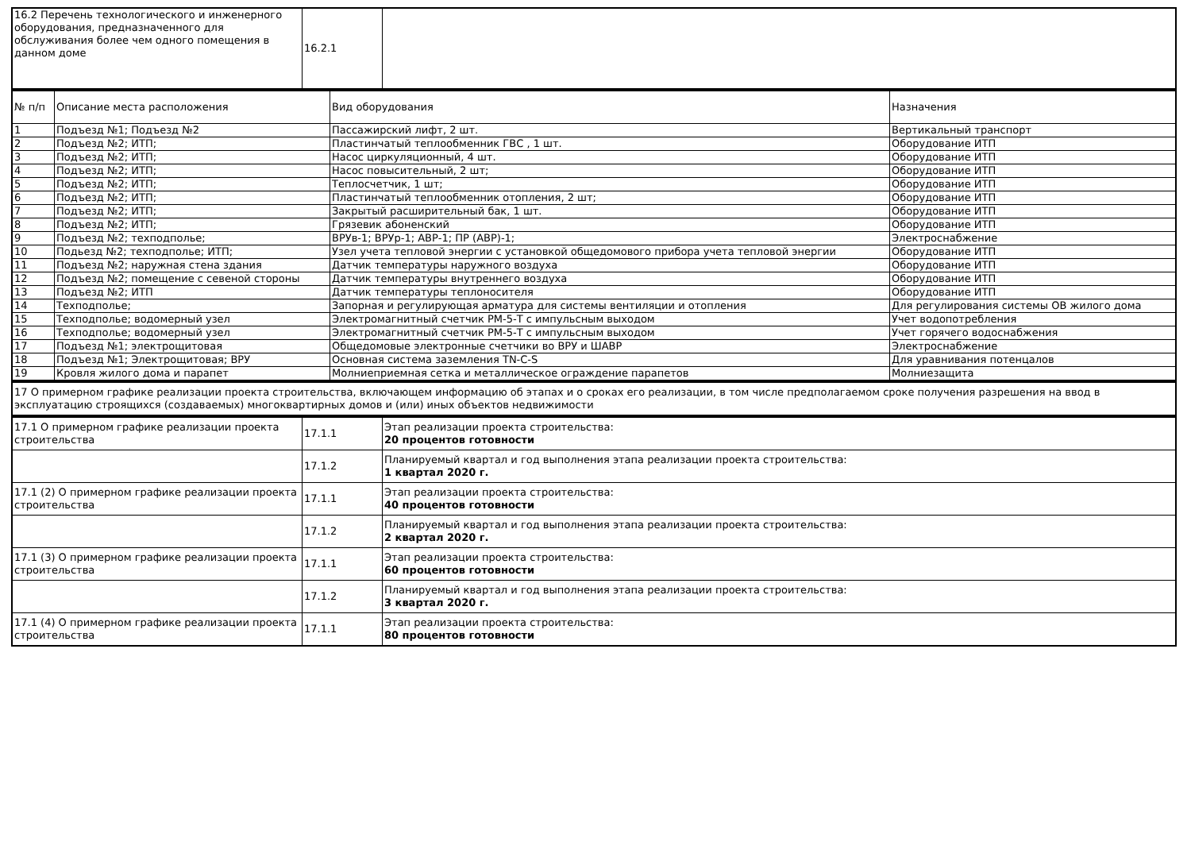| 16.2 Перечень технологического и инженерного оборудования, предназначенного для обслуживания более чем одного помещения в данном доме | 16.2.1 | |
| № п/п | Описание места расположения | Вид оборудования | Назначения |
| --- | --- | --- | --- |
| 1 | Подъезд №1; Подъезд №2 | Пассажирский лифт, 2 шт. | Вертикальный транспорт |
| 2 | Подъезд №2; ИТП; | Пластинчатый теплообменник ГВС , 1 шт. | Оборудование ИТП |
| 3 | Подъезд №2; ИТП; | Насос циркуляционный, 4 шт. | Оборудование ИТП |
| 4 | Подъезд №2; ИТП; | Насос повысительный, 2 шт; | Оборудование ИТП |
| 5 | Подъезд №2; ИТП; | Теплосчетчик, 1 шт; | Оборудование ИТП |
| 6 | Подъезд №2; ИТП; | Пластинчатый теплообменник отопления, 2 шт; | Оборудование ИТП |
| 7 | Подъезд №2; ИТП; | Закрытый расширительный бак, 1 шт. | Оборудование ИТП |
| 8 | Подъезд №2; ИТП; | Грязевик абоненский | Оборудование ИТП |
| 9 | Подъезд №2; техподполье; | ВРУв-1; ВРУр-1; АВР-1; ПР (АВР)-1; | Электроснабжение |
| 10 | Подьезд №2; техподполье; ИТП; | Узел учета тепловой энергии с установкой общедомового прибора учета тепловой энергии | Оборудование ИТП |
| 11 | Подъезд №2; наружная стена здания | Датчик температуры наружного воздуха | Оборудование ИТП |
| 12 | Подъезд №2; помещение с севеной стороны | Датчик температуры внутреннего воздуха | Оборудование ИТП |
| 13 | Подъезд №2; ИТП | Датчик температуры теплоносителя | Оборудование ИТП |
| 14 | Техподполье; | Запорная и регулирующая арматура для системы вентиляции и отопления | Для регулирования системы ОВ жилого дома |
| 15 | Техподполье; водомерный узел | Электромагнитный счетчик РМ-5-Т с импульсным выходом | Учет водопотребления |
| 16 | Техподполье; водомерный узел | Электромагнитный счетчик РМ-5-Т с импульсным выходом | Учет горячего водоснабжения |
| 17 | Подъезд №1; электрощитовая | Общедомовые электронные счетчики во ВРУ и ШАВР | Электроснабжение |
| 18 | Подъезд №1; Электрощитовая; ВРУ | Основная система заземления TN-C-S | Для уравнивания потенцалов |
| 19 | Кровля жилого дома и парапет | Молниеприемная сетка и металлическое ограждение парапетов | Молниезащита |
| 17 О примерном графике реализации проекта строительства, включающем информацию об этапах и о сроках его реализации, в том числе предполагаемом сроке получения разрешения на ввод в эксплуатацию строящихся (создаваемых) многоквартирных домов и (или) иных объектов недвижимости |
| 17.1 О примерном графике реализации проекта строительства | 17.1.1 | Этап реализации проекта строительства: 20 процентов готовности |
| | 17.1.2 | Планируемый квартал и год выполнения этапа реализации проекта строительства: 1 квартал 2020 г. |
| 17.1 (2) О примерном графике реализации проекта строительства | 17.1.1 | Этап реализации проекта строительства: 40 процентов готовности |
| | 17.1.2 | Планируемый квартал и год выполнения этапа реализации проекта строительства: 2 квартал 2020 г. |
| 17.1 (3) О примерном графике реализации проекта строительства | 17.1.1 | Этап реализации проекта строительства: 60 процентов готовности |
| | 17.1.2 | Планируемый квартал и год выполнения этапа реализации проекта строительства: 3 квартал 2020 г. |
| 17.1 (4) О примерном графике реализации проекта строительства | 17.1.1 | Этап реализации проекта строительства: 80 процентов готовности |